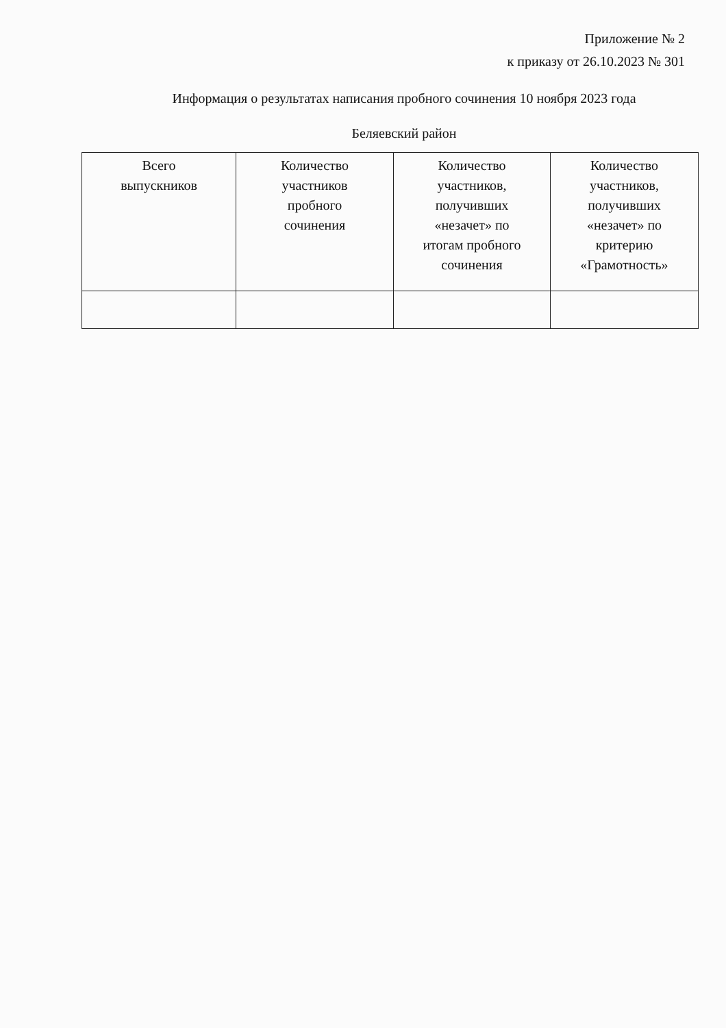Приложение № 2
к приказу от 26.10.2023 № 301
Информация о результатах написания пробного сочинения 10 ноября 2023 года
Беляевский район
| Всего выпускников | Количество участников пробного сочинения | Количество участников, получивших «незачет» по итогам пробного сочинения | Количество участников, получивших «незачет» по критерию «Грамотность» |
| --- | --- | --- | --- |